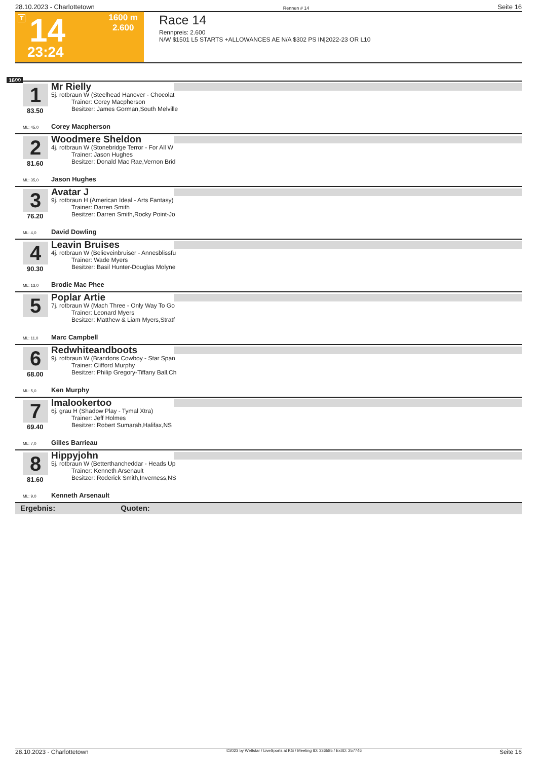28.10.2023 - Charlottetown Rennen # 14 Seite 16
T 14
23:24
1600 m
2.600
Race 14
Rennpreis: 2.600
N/W $1501 L5 STARTS +ALLOWANCES AE N/A $302 PS IN|2022-23 OR L10
1600
1
83.50
Mr Rielly
5j. rotbraun W (Steelhead Hanover - Chocolat
Trainer: Corey Macpherson
Besitzer: James Gorman,South Melville
ML: 45,0 Corey Macpherson
2
81.60
Woodmere Sheldon
4j. rotbraun W (Stonebridge Terror - For All W
Trainer: Jason Hughes
Besitzer: Donald Mac Rae,Vernon Brid
ML: 35,0 Jason Hughes
3
76.20
Avatar J
9j. rotbraun H (American Ideal - Arts Fantasy)
Trainer: Darren Smith
Besitzer: Darren Smith,Rocky Point-Jo
ML: 4,0 David Dowling
4
90.30
Leavin Bruises
4j. rotbraun W (Believeinbruiser - Annesblissfu
Trainer: Wade Myers
Besitzer: Basil Hunter-Douglas Molyne
ML: 13,0 Brodie Mac Phee
5
Poplar Artie
7j. rotbraun W (Mach Three - Only Way To Go
Trainer: Leonard Myers
Besitzer: Matthew & Liam Myers,Stratf
ML: 11,0 Marc Campbell
6
68.00
Redwhiteandboots
9j. rotbraun W (Brandons Cowboy - Star Span
Trainer: Clifford Murphy
Besitzer: Philip Gregory-Tiffany Ball,Ch
ML: 5,0 Ken Murphy
7
69.40
Imalookertoo
6j. grau H (Shadow Play - Tymal Xtra)
Trainer: Jeff Holmes
Besitzer: Robert Sumarah,Halifax,NS
ML: 7,0 Gilles Barrieau
8
81.60
Hippyjohn
5j. rotbraun W (Betterthancheddar - Heads Up
Trainer: Kenneth Arsenault
Besitzer: Roderick Smith,Inverness,NS
ML: 9,0 Kenneth Arsenault
Ergebnis: Quoten:
28.10.2023 - Charlottetown ©2023 by Wettstar / LiveSports.at KG / Meeting ID: 336585 / ExtID: 257746 Seite 16